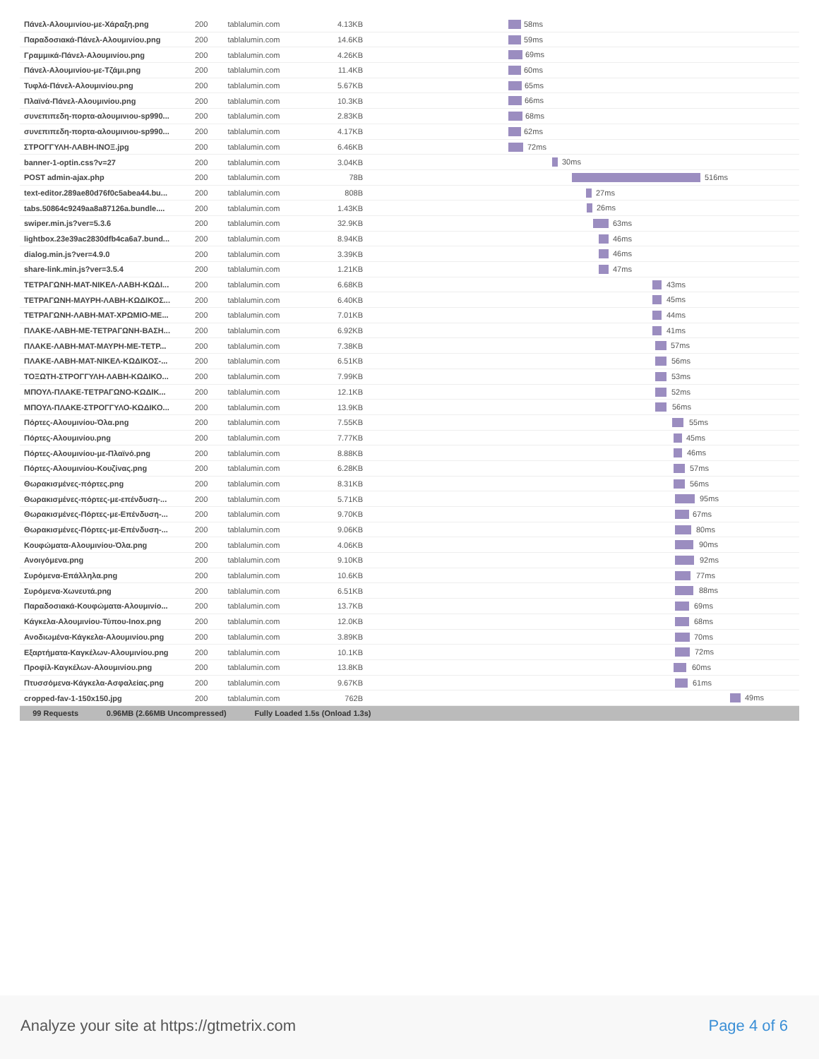| Πάνελ-Αλουμινίου-με-Χάραξη.png | 200 | tablalumin.com | 4.13KB | 58ms |
| Παραδοσιακά-Πάνελ-Αλουμινίου.png | 200 | tablalumin.com | 14.6KB | 59ms |
| Γραμμικά-Πάνελ-Αλουμινίου.png | 200 | tablalumin.com | 4.26KB | 69ms |
| Πάνελ-Αλουμινίου-με-Τζάμι.png | 200 | tablalumin.com | 11.4KB | 60ms |
| Τυφλά-Πάνελ-Αλουμινίου.png | 200 | tablalumin.com | 5.67KB | 65ms |
| Πλαϊνά-Πάνελ-Αλουμινίου.png | 200 | tablalumin.com | 10.3KB | 66ms |
| συνεπιπεδη-πορτα-αλουμινιου-sp990... | 200 | tablalumin.com | 2.83KB | 68ms |
| συνεπιπεδη-πορτα-αλουμινιου-sp990... | 200 | tablalumin.com | 4.17KB | 62ms |
| ΣΤΡΟΓΓΥΛΗ-ΛΑΒΗ-ΙΝΟΞ.jpg | 200 | tablalumin.com | 6.46KB | 72ms |
| banner-1-optin.css?v=27 | 200 | tablalumin.com | 3.04KB | 30ms |
| POST admin-ajax.php | 200 | tablalumin.com | 78B | 516ms |
| text-editor.289ae80d76f0c5abea44.bu... | 200 | tablalumin.com | 808B | 27ms |
| tabs.50864c9249aa8a87126a.bundle.... | 200 | tablalumin.com | 1.43KB | 26ms |
| swiper.min.js?ver=5.3.6 | 200 | tablalumin.com | 32.9KB | 63ms |
| lightbox.23e39ac2830dfb4ca6a7.bund... | 200 | tablalumin.com | 8.94KB | 46ms |
| dialog.min.js?ver=4.9.0 | 200 | tablalumin.com | 3.39KB | 46ms |
| share-link.min.js?ver=3.5.4 | 200 | tablalumin.com | 1.21KB | 47ms |
| ΤΕΤΡΑΓΩΝΗ-ΜΑΤ-ΝΙΚΕΛ-ΛΑΒΗ-ΚΩΔΙ... | 200 | tablalumin.com | 6.68KB | 43ms |
| ΤΕΤΡΑΓΩΝΗ-ΜΑΥΡΗ-ΛΑΒΗ-ΚΩΔΙΚΟΣ... | 200 | tablalumin.com | 6.40KB | 45ms |
| ΤΕΤΡΑΓΩΝΗ-ΛΑΒΗ-ΜΑΤ-ΧΡΩΜΙΟ-ΜΕ... | 200 | tablalumin.com | 7.01KB | 44ms |
| ΠΛΑΚΕ-ΛΑΒΗ-ΜΕ-ΤΕΤΡΑΓΩΝΗ-ΒΑΣΗ... | 200 | tablalumin.com | 6.92KB | 41ms |
| ΠΛΑΚΕ-ΛΑΒΗ-ΜΑΤ-ΜΑΥΡΗ-ΜΕ-ΤΕΤΡ... | 200 | tablalumin.com | 7.38KB | 57ms |
| ΠΛΑΚΕ-ΛΑΒΗ-ΜΑΤ-ΝΙΚΕΛ-ΚΩΔΙΚΟΣ-... | 200 | tablalumin.com | 6.51KB | 56ms |
| ΤΟΞΩΤΗ-ΣΤΡΟΓΓΥΛΗ-ΛΑΒΗ-ΚΩΔΙΚΟ... | 200 | tablalumin.com | 7.99KB | 53ms |
| ΜΠΟΥΛ-ΠΛΑΚΕ-ΤΕΤΡΑΓΩΝΟ-ΚΩΔΙΚ... | 200 | tablalumin.com | 12.1KB | 52ms |
| ΜΠΟΥΛ-ΠΛΑΚΕ-ΣΤΡΟΓΓΥΛΟ-ΚΩΔΙΚΟ... | 200 | tablalumin.com | 13.9KB | 56ms |
| Πόρτες-Αλουμινίου-Όλα.png | 200 | tablalumin.com | 7.55KB | 55ms |
| Πόρτες-Αλουμινίου.png | 200 | tablalumin.com | 7.77KB | 45ms |
| Πόρτες-Αλουμινίου-με-Πλαϊνό.png | 200 | tablalumin.com | 8.88KB | 46ms |
| Πόρτες-Αλουμινίου-Κουζίνας.png | 200 | tablalumin.com | 6.28KB | 57ms |
| Θωρακισμένες-πόρτες.png | 200 | tablalumin.com | 8.31KB | 56ms |
| Θωρακισμένες-πόρτες-με-επένδυση-... | 200 | tablalumin.com | 5.71KB | 95ms |
| Θωρακισμένες-Πόρτες-με-Επένδυση-... | 200 | tablalumin.com | 9.70KB | 67ms |
| Θωρακισμένες-Πόρτες-με-Επένδυση-... | 200 | tablalumin.com | 9.06KB | 80ms |
| Κουφώματα-Αλουμινίου-Όλα.png | 200 | tablalumin.com | 4.06KB | 90ms |
| Ανοιγόμενα.png | 200 | tablalumin.com | 9.10KB | 92ms |
| Συρόμενα-Επάλληλα.png | 200 | tablalumin.com | 10.6KB | 77ms |
| Συρόμενα-Χωνευτά.png | 200 | tablalumin.com | 6.51KB | 88ms |
| Παραδοσιακά-Κουφώματα-Αλουμινίο... | 200 | tablalumin.com | 13.7KB | 69ms |
| Κάγκελα-Αλουμινίου-Τύπου-Inox.png | 200 | tablalumin.com | 12.0KB | 68ms |
| Ανοδιωμένα-Κάγκελα-Αλουμινίου.png | 200 | tablalumin.com | 3.89KB | 70ms |
| Εξαρτήματα-Καγκέλων-Αλουμινίου.png | 200 | tablalumin.com | 10.1KB | 72ms |
| Προφίλ-Καγκέλων-Αλουμινίου.png | 200 | tablalumin.com | 13.8KB | 60ms |
| Πτυσσόμενα-Κάγκελα-Ασφαλείας.png | 200 | tablalumin.com | 9.67KB | 61ms |
| cropped-fav-1-150x150.jpg | 200 | tablalumin.com | 762B | 49ms |
| 99 Requests 0.96MB (2.66MB Uncompressed) Fully Loaded 1.5s (Onload 1.3s) | | | | |
Analyze your site at https://gtmetrix.com Page 4 of 6